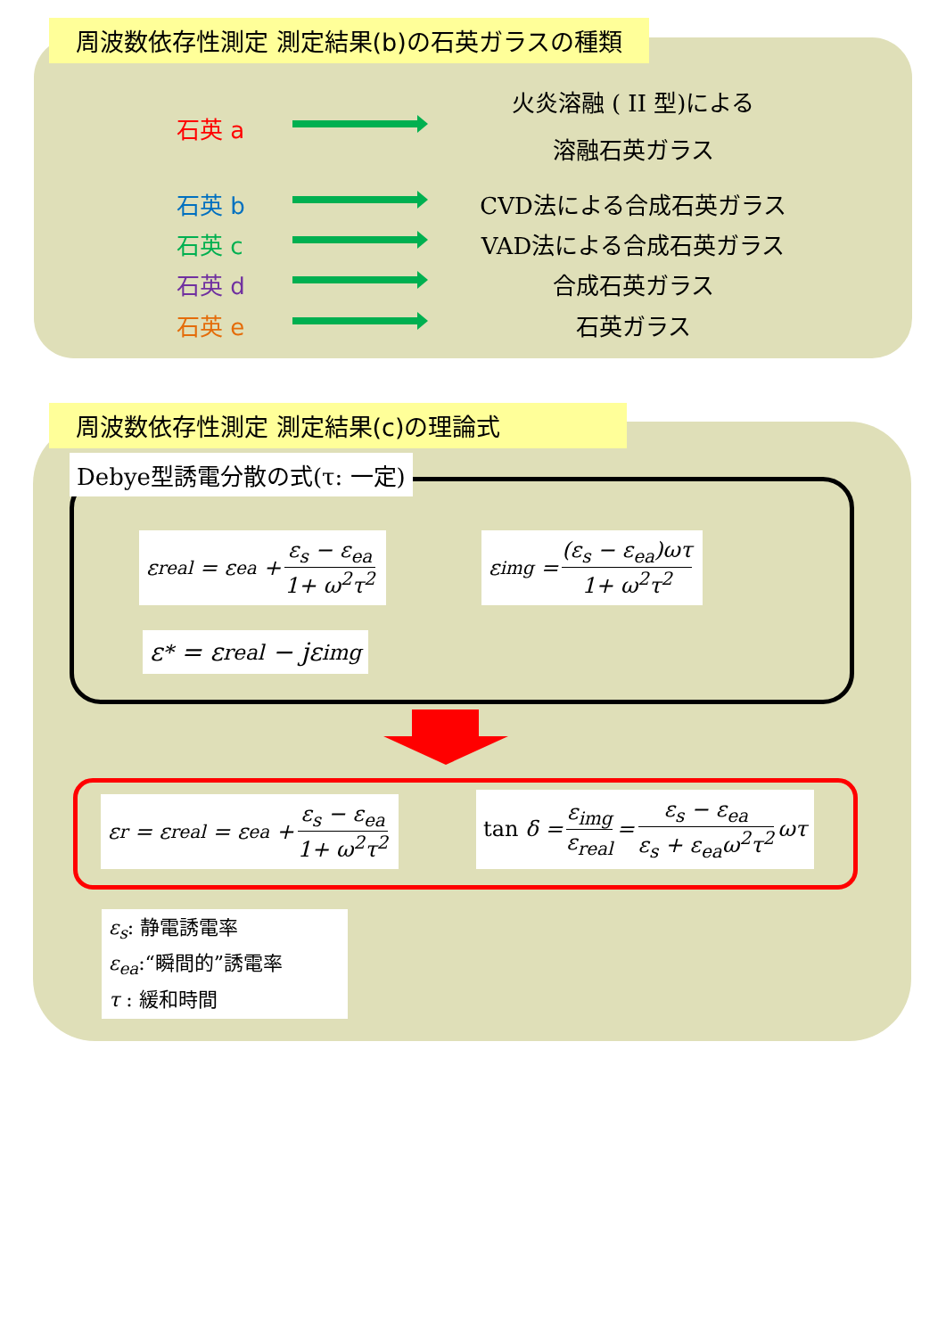周波数依存性測定 測定結果(b)の石英ガラスの種類
火炎溶融 ( II 型)による
石英 a
溶融石英ガラス
石英 b CVD法による合成石英ガラス
石英 c VAD法による合成石英ガラス
石英 d 合成石英ガラス
石英 e 石英ガラス
周波数依存性測定 測定結果(c)の理論式
Debye型誘電分散の式(τ: 一定)
ε<sub>real</sub> = ε<sub>ea</sub> + ε<sub>s</sub> − ε<sub>ea</sub> 1+ ω<sup>2</sup>τ<sup>2</sup> ε<sub>img</sub> = (ε<sub>s</sub> − ε<sub>ea</sub>)ωτ 1+ ω<sup>2</sup>τ<sup>2</sup>
ε<sup>*</sup> = ε<sub>real</sub> − jε<sub>img</sub>
ε<sub>r</sub> = ε<sub>real</sub> = ε<sub>ea</sub> + ε<sub>s</sub> − ε<sub>ea</sub> 1+ ω<sup>2</sup>τ<sup>2</sup>
tan δ = ε<sub>img</sub> ε<sub>real</sub> = ε<sub>s</sub> − ε<sub>ea</sub> ε<sub>s</sub> + ε<sub>ea</sub>ω<sup>2</sup>τ<sup>2</sup> ωτ
ε<sub>s</sub>: 静電誘電率
ε<sub>ea</sub>:“瞬間的”誘電率
τ : 緩和時間